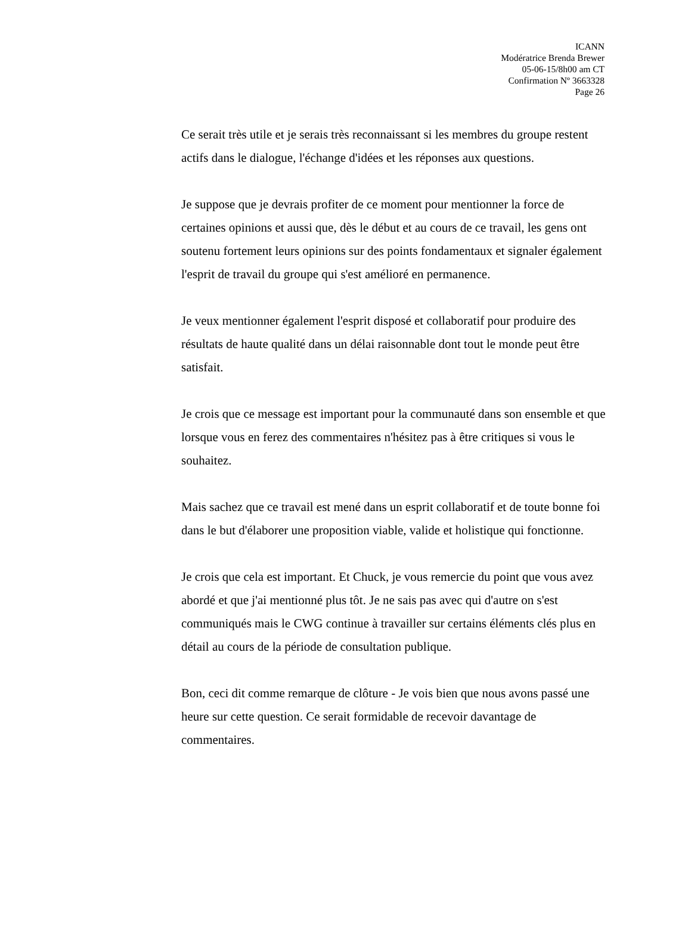ICANN
Modératrice Brenda Brewer
05-06-15/8h00 am CT
Confirmation Nº 3663328
Page 26
Ce serait très utile et je serais très reconnaissant si les membres du groupe restent actifs dans le dialogue, l'échange d'idées et les réponses aux questions.
Je suppose que je devrais profiter de ce moment pour mentionner la force de certaines opinions et aussi que, dès le début et au cours de ce travail, les gens ont soutenu fortement leurs opinions sur des points fondamentaux et signaler également l'esprit de travail du groupe qui s'est amélioré en permanence.
Je veux mentionner également l'esprit disposé et collaboratif pour produire des résultats de haute qualité dans un délai raisonnable dont tout le monde peut être satisfait.
Je crois que ce message est important pour la communauté dans son ensemble et que lorsque vous en ferez des commentaires n'hésitez pas à être critiques si vous le souhaitez.
Mais sachez que ce travail est mené dans un esprit collaboratif et de toute bonne foi dans le but d'élaborer une proposition viable, valide et holistique qui fonctionne.
Je crois que cela est important. Et Chuck, je vous remercie du point que vous avez abordé et que j'ai mentionné plus tôt. Je ne sais pas avec qui d'autre on s'est communiqués mais le CWG continue à travailler sur certains éléments clés plus en détail au cours de la période de consultation publique.
Bon, ceci dit comme remarque de clôture - Je vois bien que nous avons passé une heure sur cette question. Ce serait formidable de recevoir davantage de commentaires.